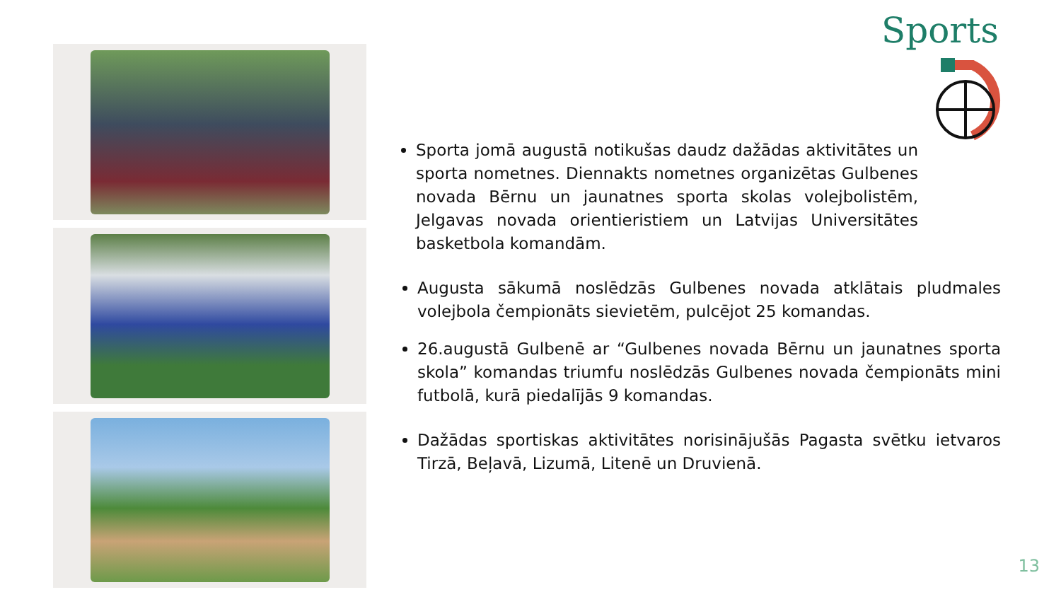Sports
Sporta jomā augustā notikušas daudz dažādas aktivitātes un sporta nometnes. Diennakts nometnes organizētas Gulbenes novada Bērnu un jaunatnes sporta skolas volejbolistēm, Jelgavas novada orientieristiem un Latvijas Universitātes basketbola komandām.
Augusta sākumā noslēdzās Gulbenes novada atklātais pludmales volejbola čempionāts sievietēm, pulcējot 25 komandas.
26.augustā Gulbenē ar “Gulbenes novada Bērnu un jaunatnes sporta skola” komandas triumfu noslēdzās Gulbenes novada čempionāts mini futbolā, kurā piedalījās 9 komandas.
Dažādas sportiskas aktivitātes norisinājušās Pagasta svētku ietvaros Tirzā, Beļavā, Lizumā, Litenē un Druvienā.
13